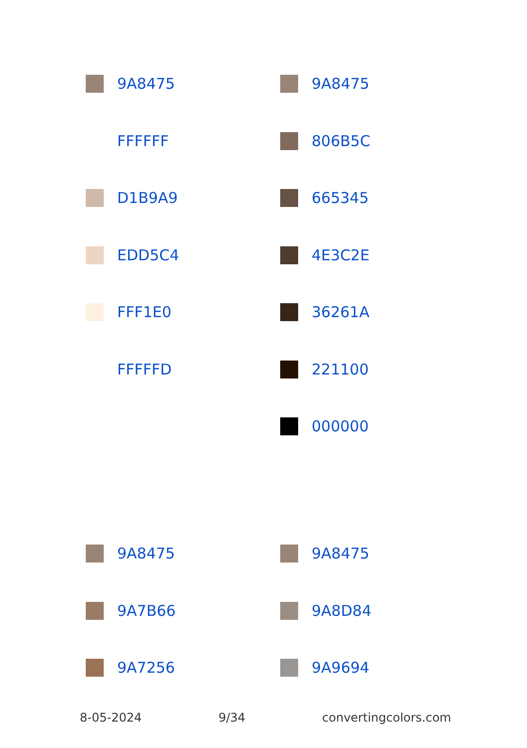9A8475
FFFFFF
D1B9A9
EDD5C4
FFF1E0
FFFFFD
9A8475
806B5C
665345
4E3C2E
36261A
221100
000000
9A8475
9A7B66
9A7256
9A8475
9A8D84
9A9694
8-05-2024 9/34 convertingcolors.com